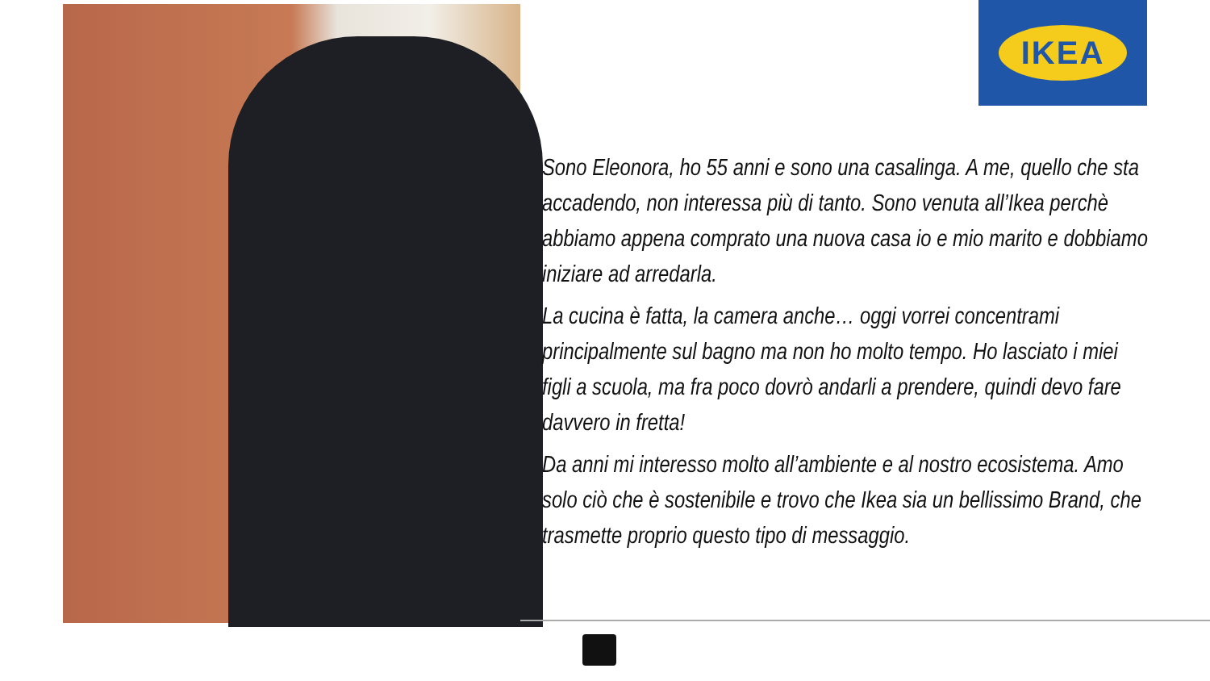IKEA
Sono Eleonora, ho 55 anni e sono una casalinga. A me, quello che sta accadendo, non interessa più di tanto. Sono venuta all’Ikea perchè abbiamo appena comprato una nuova casa io e mio marito e dobbiamo iniziare ad arredarla.
La cucina è fatta, la camera anche… oggi vorrei concentrami principalmente sul bagno ma non ho molto tempo. Ho lasciato i miei figli a scuola, ma fra poco dovrò andarli a prendere, quindi devo fare davvero in fretta!
Da anni mi interesso molto all’ambiente e al nostro ecosistema. Amo solo ciò che è sostenibile e trovo che Ikea sia un bellissimo Brand, che trasmette proprio questo tipo di messaggio.